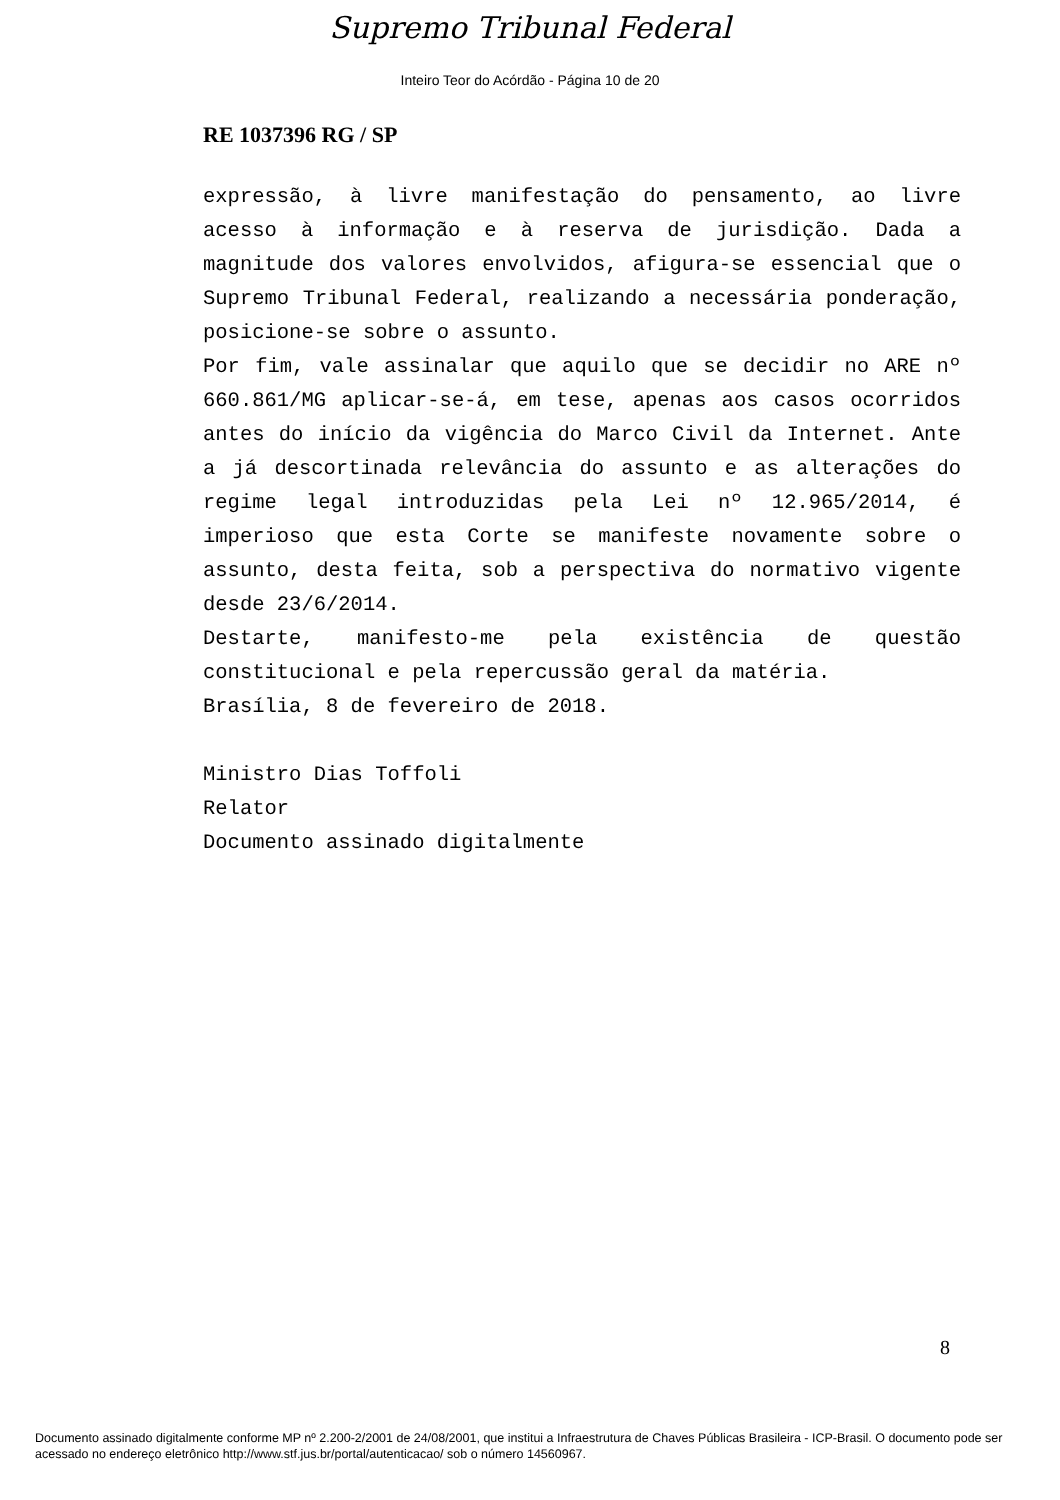Supremo Tribunal Federal
Inteiro Teor do Acórdão - Página 10 de 20
RE 1037396 RG / SP
expressão, à livre manifestação do pensamento, ao livre acesso à informação e à reserva de jurisdição. Dada a magnitude dos valores envolvidos, afigura-se essencial que o Supremo Tribunal Federal, realizando a necessária ponderação, posicione-se sobre o assunto.
Por fim, vale assinalar que aquilo que se decidir no ARE nº 660.861/MG aplicar-se-á, em tese, apenas aos casos ocorridos antes do início da vigência do Marco Civil da Internet. Ante a já descortinada relevância do assunto e as alterações do regime legal introduzidas pela Lei nº 12.965/2014, é imperioso que esta Corte se manifeste novamente sobre o assunto, desta feita, sob a perspectiva do normativo vigente desde 23/6/2014.
Destarte, manifesto-me pela existência de questão constitucional e pela repercussão geral da matéria.
Brasília, 8 de fevereiro de 2018.
Ministro Dias Toffoli
Relator
Documento assinado digitalmente
8
Documento assinado digitalmente conforme MP nº 2.200-2/2001 de 24/08/2001, que institui a Infraestrutura de Chaves Públicas Brasileira - ICP-Brasil. O documento pode ser acessado no endereço eletrônico http://www.stf.jus.br/portal/autenticacao/ sob o número 14560967.